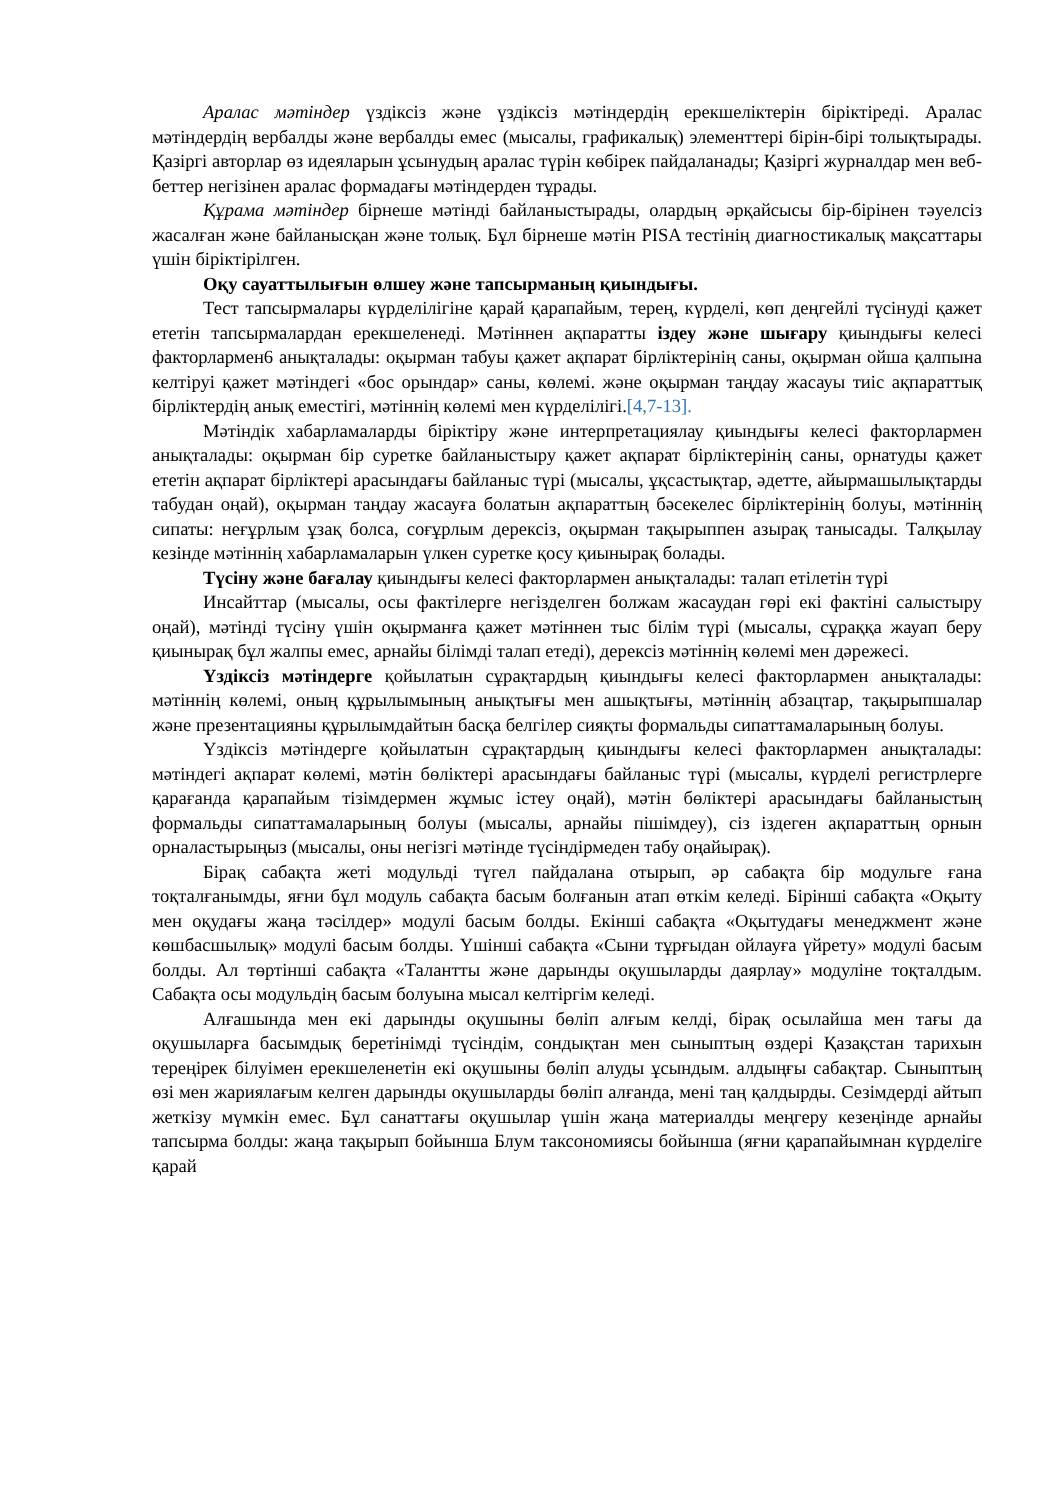Аралас мәтіндер үздіксіз және үздіксіз мәтіндердің ерекшеліктерін біріктіреді. Аралас мәтіндердің вербалды және вербалды емес (мысалы, графикалық) элементтері бірін-бірі толықтырады. Қазіргі авторлар өз идеяларын ұсынудың аралас түрін көбірек пайдаланады; Қазіргі журналдар мен веб-беттер негізінен аралас формадағы мәтіндерден тұрады.
Құрама мәтіндер бірнеше мәтінді байланыстырады, олардың әрқайсысы бір-бірінен тәуелсіз жасалған және байланысқан және толық. Бұл бірнеше мәтін PISA тестінің диагностикалық мақсаттары үшін біріктірілген.
Оқу сауаттылығын өлшеу және тапсырманың қиындығы.
Тест тапсырмалары күрделілігіне қарай қарапайым, терең, күрделі, көп деңгейлі түсінуді қажет ететін тапсырмалардан ерекшеленеді. Мәтіннен ақпаратты іздеу және шығару қиындығы келесі факторлармен6 анықталады: оқырман табуы қажет ақпарат бірліктерінің саны, оқырман ойша қалпына келтіруі қажет мәтіндегі «бос орындар» саны, көлемі. және оқырман таңдау жасауы тиіс ақпараттық бірліктердің анық еместігі, мәтіннің көлемі мен күрделілігі.[4,7-13].
Мәтіндік хабарламаларды біріктіру және интерпретациялау қиындығы келесі факторлармен анықталады: оқырман бір суретке байланыстыру қажет ақпарат бірліктерінің саны, орнатуды қажет ететін ақпарат бірліктері арасындағы байланыс түрі (мысалы, ұқсастықтар, әдетте, айырмашылықтарды табудан оңай), оқырман таңдау жасауға болатын ақпараттың бәсекелес бірліктерінің болуы, мәтіннің сипаты: неғұрлым ұзақ болса, соғұрлым дерексіз, оқырман тақырыппен азырақ танысады. Талқылау кезінде мәтіннің хабарламаларын үлкен суретке қосу қиынырақ болады.
Түсіну және бағалау қиындығы келесі факторлармен анықталады: талап етілетін түрі
Инсайттар (мысалы, осы фактілерге негізделген болжам жасаудан гөрі екі фактіні салыстыру оңай), мәтінді түсіну үшін оқырманға қажет мәтіннен тыс білім түрі (мысалы, сұраққа жауап беру қиынырақ бұл жалпы емес, арнайы білімді талап етеді), дерексіз мәтіннің көлемі мен дәрежесі.
Үздіксіз мәтіндерге қойылатын сұрақтардың қиындығы келесі факторлармен анықталады: мәтіннің көлемі, оның құрылымының анықтығы мен ашықтығы, мәтіннің абзацтар, тақырыпшалар және презентацияны құрылымдайтын басқа белгілер сияқты формальды сипаттамаларының болуы.
Үздіксіз мәтіндерге қойылатын сұрақтардың қиындығы келесі факторлармен анықталады: мәтіндегі ақпарат көлемі, мәтін бөліктері арасындағы байланыс түрі (мысалы, күрделі регистрлерге қарағанда қарапайым тізімдермен жұмыс істеу оңай), мәтін бөліктері арасындағы байланыстың формальды сипаттамаларының болуы (мысалы, арнайы пішімдеу), сіз іздеген ақпараттың орнын орналастырыңыз (мысалы, оны негізгі мәтінде түсіндірмеден табу оңайырақ).
Бірақ сабақта жеті модульді түгел пайдалана отырып, әр сабақта бір модульге ғана тоқталғанымды, яғни бұл модуль сабақта басым болғанын атап өткім келеді. Бірінші сабақта «Оқыту мен оқудағы жаңа тәсілдер» модулі басым болды. Екінші сабақта «Оқытудағы менеджмент және көшбасшылық» модулі басым болды. Үшінші сабақта «Сыни тұрғыдан ойлауға үйрету» модулі басым болды. Ал төртінші сабақта «Талантты және дарынды оқушыларды даярлау» модуліне тоқталдым. Сабақта осы модульдің басым болуына мысал келтіргім келеді.
Алғашында мен екі дарынды оқушыны бөліп алғым келді, бірақ осылайша мен тағы да оқушыларға басымдық беретінімді түсіндім, сондықтан мен сыныптың өздері Қазақстан тарихын тереңірек білуімен ерекшеленетін екі оқушыны бөліп алуды ұсындым. алдыңғы сабақтар. Сыныптың өзі мен жариялағым келген дарынды оқушыларды бөліп алғанда, мені таң қалдырды. Сезімдерді айтып жеткізу мүмкін емес. Бұл санаттағы оқушылар үшін жаңа материалды меңгеру кезеңінде арнайы тапсырма болды: жаңа тақырып бойынша Блум таксономиясы бойынша (яғни қарапайымнан күрделіге қарай